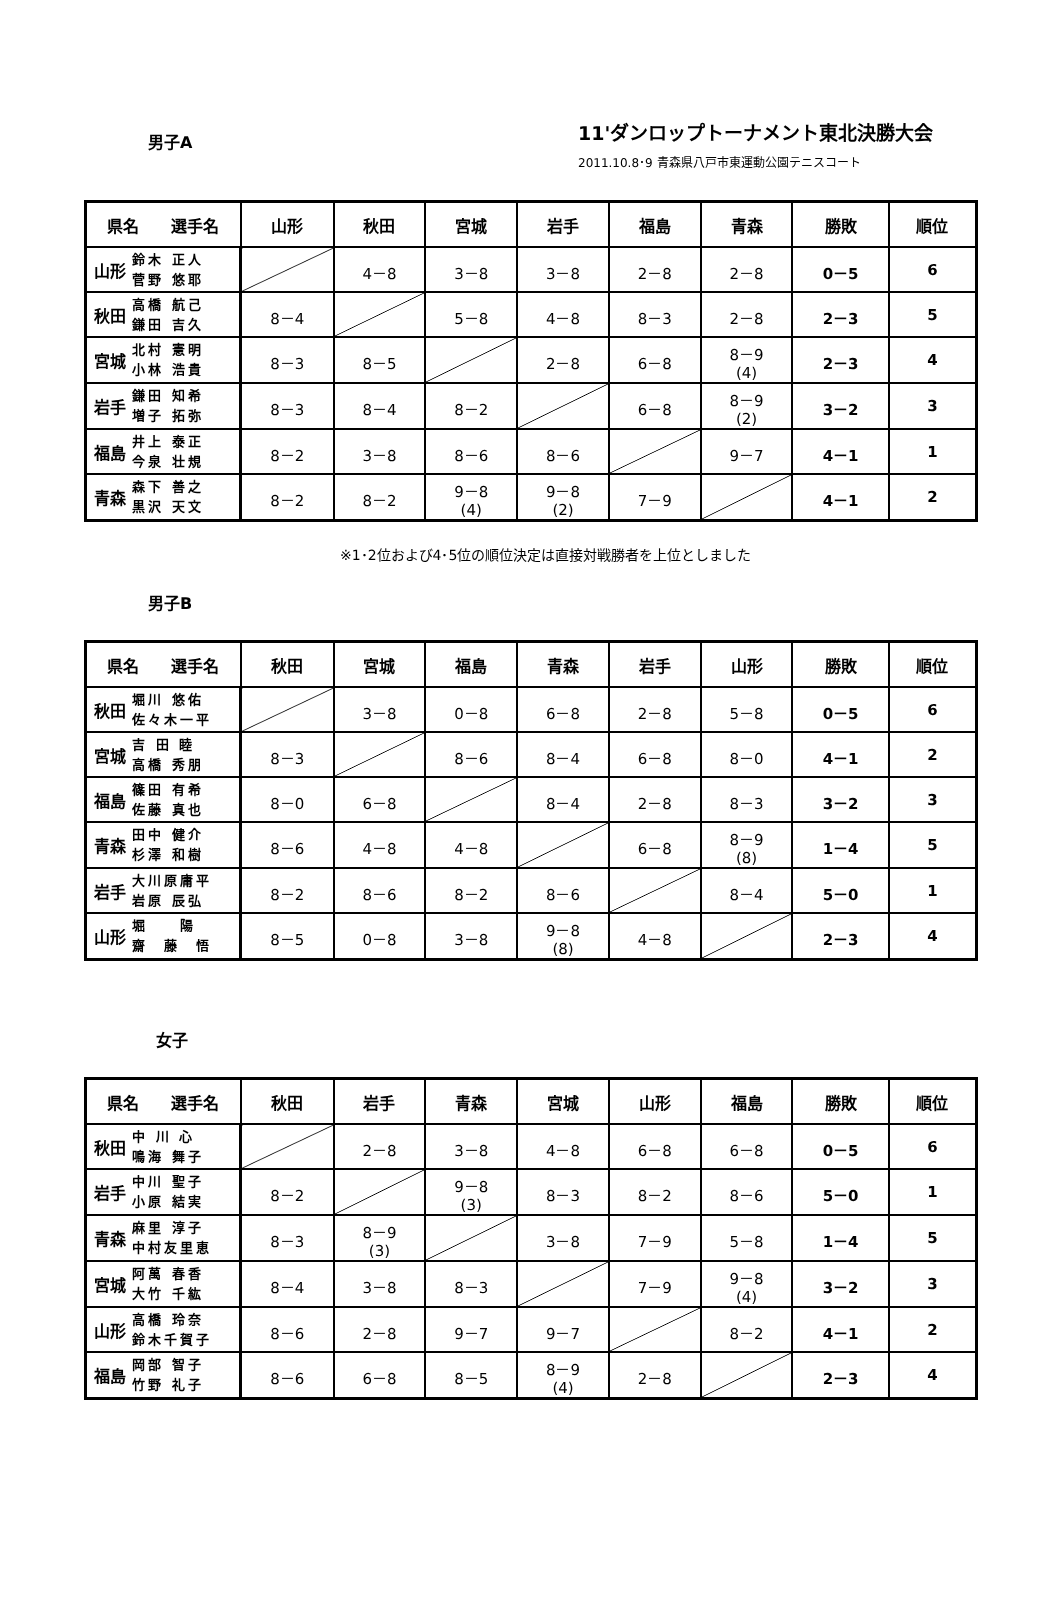11'ダンロップトーナメント東北決勝大会
男子A
2011.10.8･9 青森県八戸市東運動公園テニスコート
| 県名 選手名 | | 山形 | 秋田 | 宮城 | 岩手 | 福島 | 青森 | 勝敗 | 順位 |
| --- | --- | --- | --- | --- | --- | --- | --- | --- | --- |
| 山形 | 鈴木 正人 菅野 悠耶 | | 4－8 | 3－8 | 3－8 | 2－8 | 2－8 | 0－5 | 6 |
| 秋田 | 高橋 航己 鎌田 吉久 | 8－4 | | 5－8 | 4－8 | 8－3 | 2－8 | 2－3 | 5 |
| 宮城 | 北村 憲明 小林 浩貴 | 8－3 | 8－5 | | 2－8 | 6－8 | 8－9 (4) | 2－3 | 4 |
| 岩手 | 鎌田 知希 増子 拓弥 | 8－3 | 8－4 | 8－2 | | 6－8 | 8－9 (2) | 3－2 | 3 |
| 福島 | 井上 泰正 今泉 壮規 | 8－2 | 3－8 | 8－6 | 8－6 | | 9－7 | 4－1 | 1 |
| 青森 | 森下 善之 黒沢 天文 | 8－2 | 8－2 | 9－8 (4) | 9－8 (2) | 7－9 | | 4－1 | 2 |
※1･2位および4･5位の順位決定は直接対戦勝者を上位としました
男子B
| 県名 選手名 | | 秋田 | 宮城 | 福島 | 青森 | 岩手 | 山形 | 勝敗 | 順位 |
| --- | --- | --- | --- | --- | --- | --- | --- | --- | --- |
| 秋田 | 堀川 悠佑 佐々木一平 | | 3－8 | 0－8 | 6－8 | 2－8 | 5－8 | 0－5 | 6 |
| 宮城 | 吉 田 睦 高橋 秀朋 | 8－3 | | 8－6 | 8－4 | 6－8 | 8－0 | 4－1 | 2 |
| 福島 | 篠田 有希 佐藤 真也 | 8－0 | 6－8 | | 8－4 | 2－8 | 8－3 | 3－2 | 3 |
| 青森 | 田中 健介 杉澤 和樹 | 8－6 | 4－8 | 4－8 | | 6－8 | 8－9 (8) | 1－4 | 5 |
| 岩手 | 大川原庸平 岩原 辰弘 | 8－2 | 8－6 | 8－2 | 8－6 | | 8－4 | 5－0 | 1 |
| 山形 | 堀 陽 齋 藤 悟 | 8－5 | 0－8 | 3－8 | 9－8 (8) | 4－8 | | 2－3 | 4 |
女子
| 県名 選手名 | | 秋田 | 岩手 | 青森 | 宮城 | 山形 | 福島 | 勝敗 | 順位 |
| --- | --- | --- | --- | --- | --- | --- | --- | --- | --- |
| 秋田 | 中 川 心 鳴海 舞子 | | 2－8 | 3－8 | 4－8 | 6－8 | 6－8 | 0－5 | 6 |
| 岩手 | 中川 聖子 小原 結実 | 8－2 | | 9－8 (3) | 8－3 | 8－2 | 8－6 | 5－0 | 1 |
| 青森 | 麻里 淳子 中村友里恵 | 8－3 | 8－9 (3) | | 3－8 | 7－9 | 5－8 | 1－4 | 5 |
| 宮城 | 阿萬 春香 大竹 千紘 | 8－4 | 3－8 | 8－3 | | 7－9 | 9－8 (4) | 3－2 | 3 |
| 山形 | 高橋 玲奈 鈴木千賀子 | 8－6 | 2－8 | 9－7 | 9－7 | | 8－2 | 4－1 | 2 |
| 福島 | 岡部 智子 竹野 礼子 | 8－6 | 6－8 | 8－5 | 8－9 (4) | 2－8 | | 2－3 | 4 |